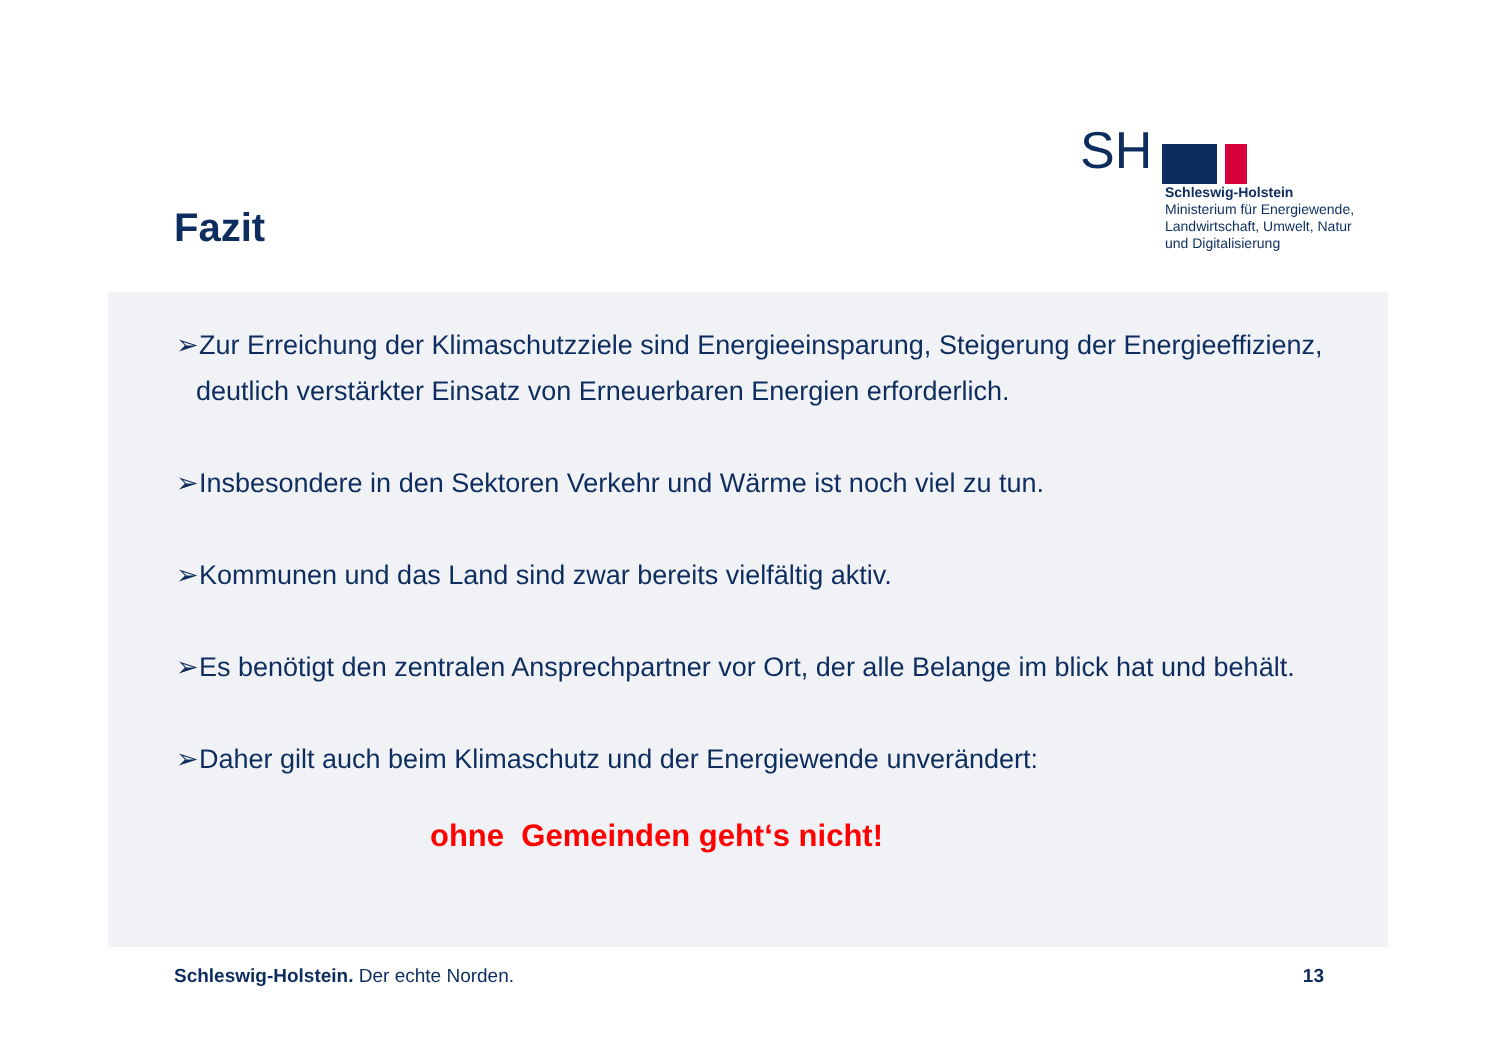Fazit
SH
Schleswig-Holstein
Ministerium für Energiewende,
Landwirtschaft, Umwelt, Natur
und Digitalisierung
➢Zur Erreichung der Klimaschutzziele sind Energieeinsparung, Steigerung der Energieeffizienz, deutlich verstärkter Einsatz von Erneuerbaren Energien erforderlich.
➢Insbesondere in den Sektoren Verkehr und Wärme ist noch viel zu tun.
➢Kommunen und das Land sind zwar bereits vielfältig aktiv.
➢Es benötigt den zentralen Ansprechpartner vor Ort, der alle Belange im blick hat und behält.
➢Daher gilt auch beim Klimaschutz und der Energiewende unverändert:
ohne Gemeinden geht‘s nicht!
Schleswig-Holstein. Der echte Norden. 13